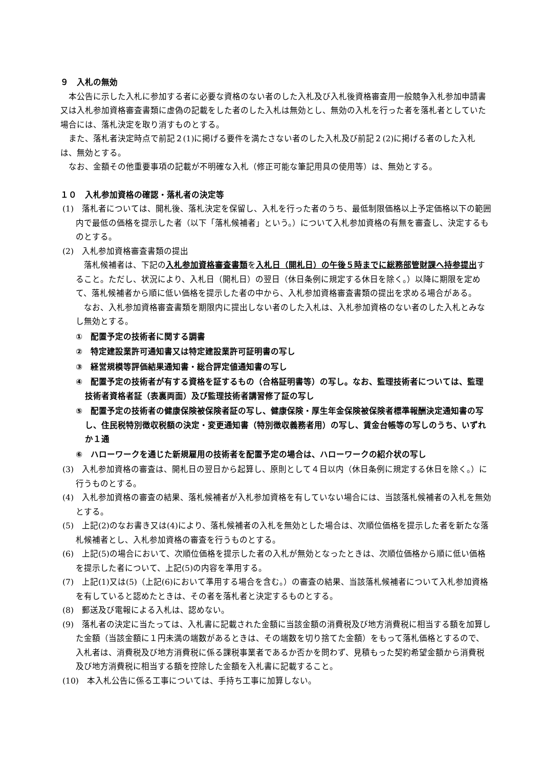９　入札の無効
本公告に示した入札に参加する者に必要な資格のない者のした入札及び入札後資格審査用一般競争入札参加申請書又は入札参加資格審査書類に虚偽の記載をした者のした入札は無効とし、無効の入札を行った者を落札者としていた場合には、落札決定を取り消すものとする。
また、落札者決定時点で前記２(1)に掲げる要件を満たさない者のした入札及び前記２(2)に掲げる者のした入札は、無効とする。
なお、金額その他重要事項の記載が不明確な入札（修正可能な筆記用具の使用等）は、無効とする。
１０　入札参加資格の確認・落札者の決定等
(1)　落札者については、開札後、落札決定を保留し、入札を行った者のうち、最低制限価格以上予定価格以下の範囲内で最低の価格を提示した者（以下「落札候補者」という。）について入札参加資格の有無を審査し、決定するものとする。
(2)　入札参加資格審査書類の提出
落札候補者は、下記の入札参加資格審査書類を入札日（開札日）の午後５時までに総務部管財課へ持参提出すること。ただし、状況により、入札日（開札日）の翌日（休日条例に規定する休日を除く。）以降に期限を定めて、落札候補者から順に低い価格を提示した者の中から、入札参加資格審査書類の提出を求める場合がある。
なお、入札参加資格審査書類を期限内に提出しない者のした入札は、入札参加資格のない者のした入札とみなし無効とする。
①　配置予定の技術者に関する調書
②　特定建設業許可通知書又は特定建設業許可証明書の写し
③　経営規模等評価結果通知書・総合評定値通知書の写し
④　配置予定の技術者が有する資格を証するもの（合格証明書等）の写し。なお、監理技術者については、監理技術者資格者証（表裏両面）及び監理技術者講習修了証の写し
⑤　配置予定の技術者の健康保険被保険者証の写し、健康保険・厚生年金保険被保険者標準報酬決定通知書の写し、住民税特別徴収税額の決定・変更通知書（特別徴収義務者用）の写し、賃金台帳等の写しのうち、いずれか１通
⑥　ハローワークを通じた新規雇用の技術者を配置予定の場合は、ハローワークの紹介状の写し
(3)　入札参加資格の審査は、開札日の翌日から起算し、原則として４日以内（休日条例に規定する休日を除く。）に行うものとする。
(4)　入札参加資格の審査の結果、落札候補者が入札参加資格を有していない場合には、当該落札候補者の入札を無効とする。
(5)　上記(2)のなお書き又は(4)により、落札候補者の入札を無効とした場合は、次順位価格を提示した者を新たな落札候補者とし、入札参加資格の審査を行うものとする。
(6)　上記(5)の場合において、次順位価格を提示した者の入札が無効となったときは、次順位価格から順に低い価格を提示した者について、上記(5)の内容を準用する。
(7)　上記(1)又は(5)（上記(6)において準用する場合を含む。）の審査の結果、当該落札候補者について入札参加資格を有していると認めたときは、その者を落札者と決定するものとする。
(8)　郵送及び電報による入札は、認めない。
(9)　落札者の決定に当たっては、入札書に記載された金額に当該金額の消費税及び地方消費税に相当する額を加算した金額（当該金額に１円未満の端数があるときは、その端数を切り捨てた金額）をもって落札価格とするので、入札者は、消費税及び地方消費税に係る課税事業者であるか否かを問わず、見積もった契約希望金額から消費税及び地方消費税に相当する額を控除した金額を入札書に記載すること。
(10)　本入札公告に係る工事については、手持ち工事に加算しない。